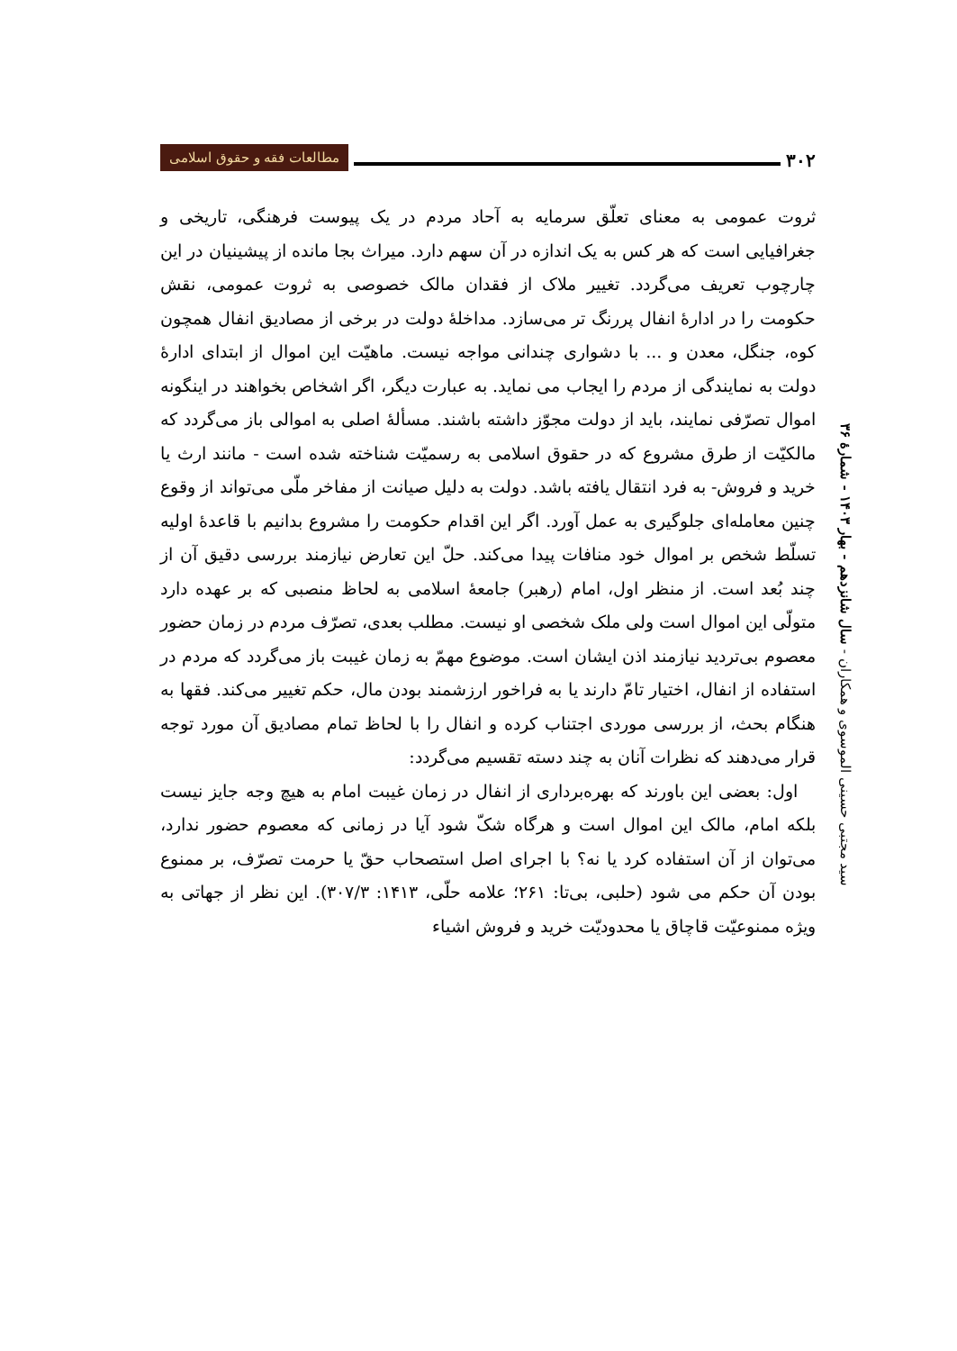۳۰۲
مطالعات فقه و حقوق اسلامی
ثروت عمومی به معنای تعلّق سرمایه به آحاد مردم در یک پیوست فرهنگی، تاریخی و جغرافیایی است که هر کس به یک اندازه در آن سهم دارد. میراث بجا مانده از پیشینیان در این چارچوب تعریف می‌گردد. تغییر ملاک از فقدان مالک خصوصی به ثروت عمومی، نقش حکومت را در ادارهٔ انفال پررنگ تر می‌سازد. مداخلهٔ دولت در برخی از مصادیق انفال همچون کوه، جنگل، معدن و ... با دشواری چندانی مواجه نیست. ماهیّت این اموال از ابتدای ادارهٔ دولت به نمایندگی از مردم را ایجاب می نماید. به عبارت دیگر، اگر اشخاص بخواهند در اینگونه اموال تصرّفی نمایند، باید از دولت مجوّز داشته باشند. مسألهٔ اصلی به اموالی باز می‌گردد که مالکیّت از طرق مشروع که در حقوق اسلامی به رسمیّت شناخته شده است - مانند ارث یا خرید و فروش- به فرد انتقال یافته باشد. دولت به دلیل صیانت از مفاخر ملّی می‌تواند از وقوع چنین معامله‌ای جلوگیری به عمل آورد. اگر این اقدام حکومت را مشروع بدانیم با قاعدهٔ اولیه تسلّط شخص بر اموال خود منافات پیدا می‌کند. حلّ این تعارض نیازمند بررسی دقیق آن از چند بُعد است. از منظر اول، امام (رهبر) جامعهٔ اسلامی به لحاظ منصبی که بر عهده دارد متولّی این اموال است ولی ملک شخصی او نیست. مطلب بعدی، تصرّف مردم در زمان حضور معصوم بی‌تردید نیازمند اذن ایشان است. موضوع مهمّ به زمان غیبت باز می‌گردد که مردم در استفاده از انفال، اختیار تامّ دارند یا به فراخور ارزشمند بودن مال، حکم تغییر می‌کند. فقها به هنگام بحث، از بررسی موردی اجتناب کرده و انفال را با لحاظ تمام مصادیق آن مورد توجه قرار می‌دهند که نظرات آنان به چند دسته تقسیم می‌گردد:
اول: بعضی این باورند که بهره‌برداری از انفال در زمان غیبت امام به هیچ وجه جایز نیست بلکه امام، مالک این اموال است و هرگاه شکّ شود آیا در زمانی که معصوم حضور ندارد، می‌توان از آن استفاده کرد یا نه؟ با اجرای اصل استصحاب حقّ یا حرمت تصرّف، بر ممنوع بودن آن حکم می شود (حلبی، بی‌تا: ۲۶۱؛ علامه حلّی، ۱۴۱۳: ۳۰۷/۳). این نظر از جهاتی به ویژه ممنوعیّت قاچاق یا محدودیّت خرید و فروش اشیاء
سید مجتبی حسینی الموسوی و همکاران - سال شانزدهم - بهار ۱۴۰۳ - شمارهٔ ۳۶